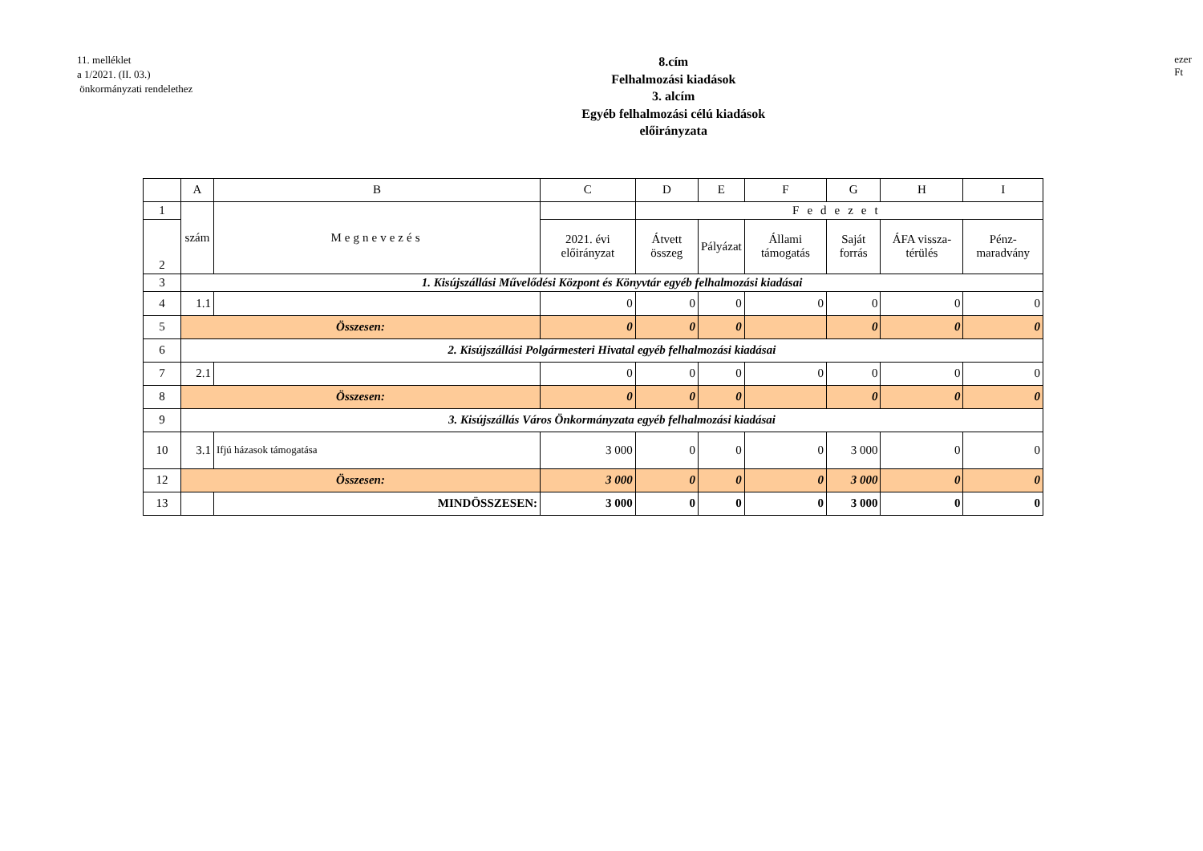11. melléklet
a 1/2021. (II. 03.)
önkormányzati rendelethez
8.cím
Felhalmozási kiadások
3. alcím
Egyéb felhalmozási célú kiadások
előirányzata
ezer Ft
| | A | B | C | D | E | F | G | H | I |
| --- | --- | --- | --- | --- | --- | --- | --- | --- | --- |
| 1 | szám | Megnevezés | | Fedezet | | | | | |
| 2 | | | 2021. évi előirányzat | Átvett összeg | Pályázat | Állami támogatás | Saját forrás | ÁFA vissza-térülés | Pénz-maradvány |
| 3 | 1. Kisújszállási Művelődési Központ és Könyvtár egyéb felhalmozási kiadásai | | | | | | | | |
| 4 | 1.1 | | 0 | 0 | 0 | 0 | 0 | 0 | 0 |
| 5 | Összesen: | | 0 | 0 | 0 | | 0 | 0 | 0 |
| 6 | 2. Kisújszállási Polgármesteri Hivatal egyéb felhalmozási kiadásai | | | | | | | | |
| 7 | 2.1 | | 0 | 0 | 0 | 0 | 0 | 0 | 0 |
| 8 | Összesen: | | 0 | 0 | 0 | | 0 | 0 | 0 |
| 9 | 3. Kisújszállás Város Önkormányzata egyéb felhalmozási kiadásai | | | | | | | | |
| 10 | 3.1 | Ifjú házasok támogatása | 3 000 | 0 | 0 | 0 | 3 000 | 0 | 0 |
| 12 | Összesen: | | 3 000 | 0 | 0 | 0 | 3 000 | 0 | 0 |
| 13 | | MINDÖSSZESEN: | 3 000 | 0 | 0 | 0 | 3 000 | 0 | 0 |